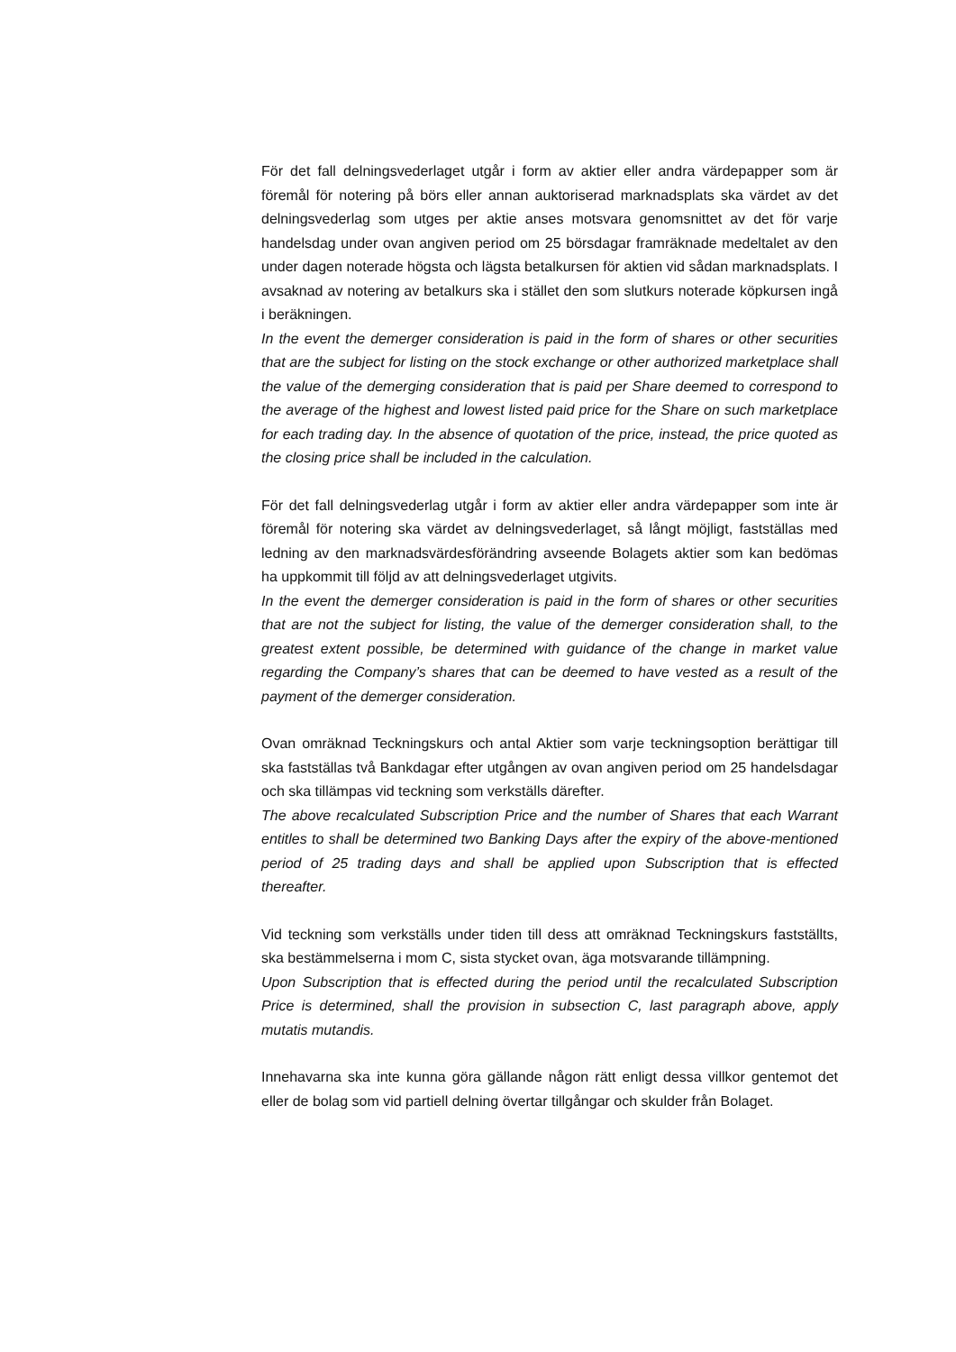För det fall delningsvederlaget utgår i form av aktier eller andra värdepapper som är föremål för notering på börs eller annan auktoriserad marknadsplats ska värdet av det delningsvederlag som utges per aktie anses motsvara genomsnittet av det för varje handelsdag under ovan angiven period om 25 börsdagar framräknade medeltalet av den under dagen noterade högsta och lägsta betalkursen för aktien vid sådan marknadsplats. I avsaknad av notering av betalkurs ska i stället den som slutkurs noterade köpkursen ingå i beräkningen.
In the event the demerger consideration is paid in the form of shares or other securities that are the subject for listing on the stock exchange or other authorized marketplace shall the value of the demerging consideration that is paid per Share deemed to correspond to the average of the highest and lowest listed paid price for the Share on such marketplace for each trading day. In the absence of quotation of the price, instead, the price quoted as the closing price shall be included in the calculation.
För det fall delningsvederlag utgår i form av aktier eller andra värdepapper som inte är föremål för notering ska värdet av delningsvederlaget, så långt möjligt, fastställas med ledning av den marknadsvärdesförändring avseende Bolagets aktier som kan bedömas ha uppkommit till följd av att delningsvederlaget utgivits.
In the event the demerger consideration is paid in the form of shares or other securities that are not the subject for listing, the value of the demerger consideration shall, to the greatest extent possible, be determined with guidance of the change in market value regarding the Company’s shares that can be deemed to have vested as a result of the payment of the demerger consideration.
Ovan omräknad Teckningskurs och antal Aktier som varje teckningsoption berättigar till ska fastställas två Bankdagar efter utgången av ovan angiven period om 25 handelsdagar och ska tillämpas vid teckning som verkställs därefter.
The above recalculated Subscription Price and the number of Shares that each Warrant entitles to shall be determined two Banking Days after the expiry of the above-mentioned period of 25 trading days and shall be applied upon Subscription that is effected thereafter.
Vid teckning som verkställs under tiden till dess att omräknad Teckningskurs fastställts, ska bestämmelserna i mom C, sista stycket ovan, äga motsvarande tillämpning.
Upon Subscription that is effected during the period until the recalculated Subscription Price is determined, shall the provision in subsection C, last paragraph above, apply mutatis mutandis.
Innehavarna ska inte kunna göra gällande någon rätt enligt dessa villkor gentemot det eller de bolag som vid partiell delning övertar tillgångar och skulder från Bolaget.